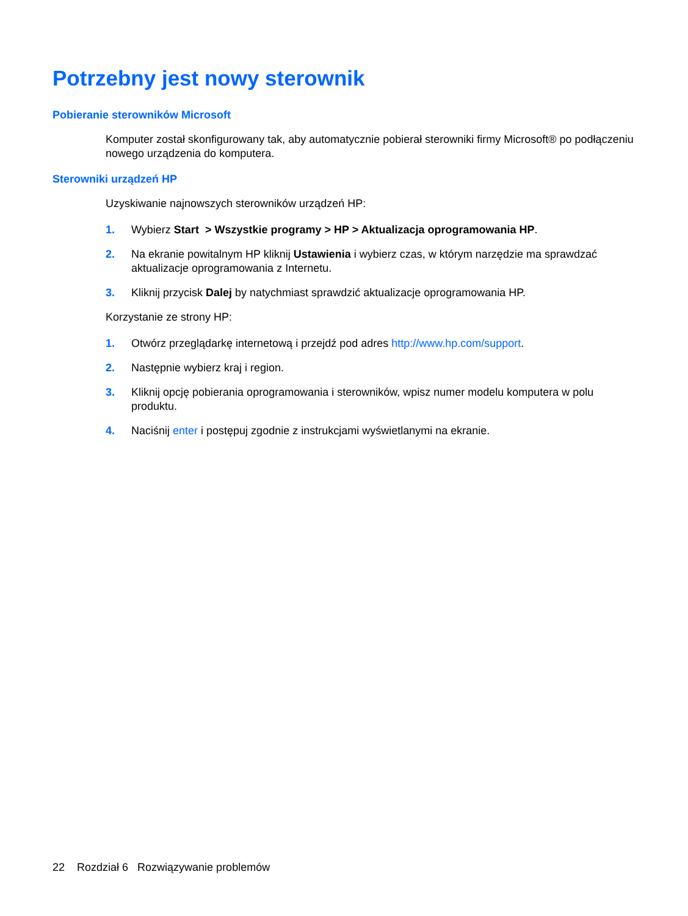Potrzebny jest nowy sterownik
Pobieranie sterowników Microsoft
Komputer został skonfigurowany tak, aby automatycznie pobierał sterowniki firmy Microsoft® po podłączeniu nowego urządzenia do komputera.
Sterowniki urządzeń HP
Uzyskiwanie najnowszych sterowników urządzeń HP:
1. Wybierz Start > Wszystkie programy > HP > Aktualizacja oprogramowania HP.
2. Na ekranie powitalnym HP kliknij Ustawienia i wybierz czas, w którym narzędzie ma sprawdzać aktualizacje oprogramowania z Internetu.
3. Kliknij przycisk Dalej by natychmiast sprawdzić aktualizacje oprogramowania HP.
Korzystanie ze strony HP:
1. Otwórz przeglądarkę internetową i przejdź pod adres http://www.hp.com/support.
2. Następnie wybierz kraj i region.
3. Kliknij opcję pobierania oprogramowania i sterowników, wpisz numer modelu komputera w polu produktu.
4. Naciśnij enter i postępuj zgodnie z instrukcjami wyświetlanymi na ekranie.
22 Rozdział 6 Rozwiązywanie problemów